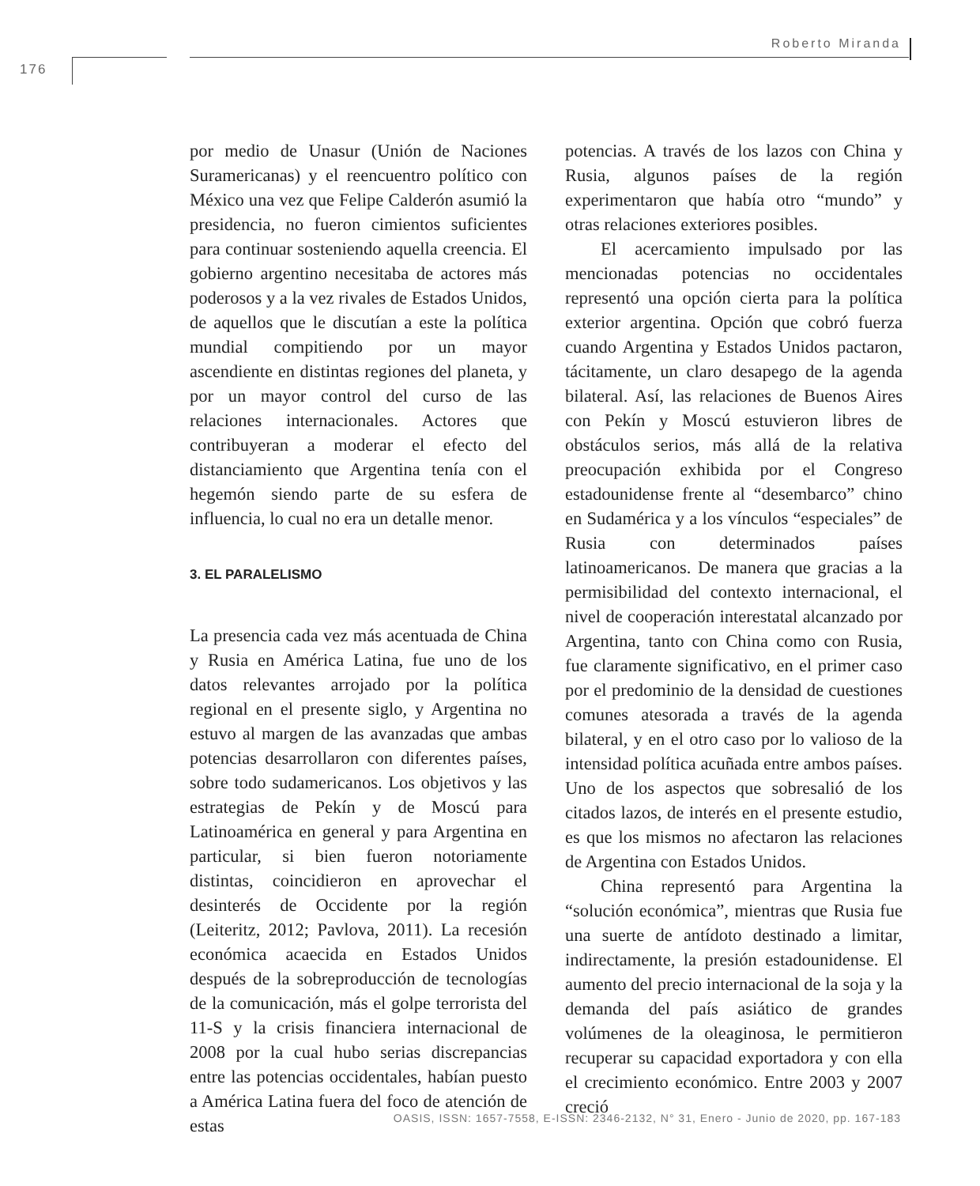Roberto Miranda
176
por medio de Unasur (Unión de Naciones Suramericanas) y el reencuentro político con México una vez que Felipe Calderón asumió la presidencia, no fueron cimientos suficientes para continuar sosteniendo aquella creencia. El gobierno argentino necesitaba de actores más poderosos y a la vez rivales de Estados Unidos, de aquellos que le discutían a este la política mundial compitiendo por un mayor ascendiente en distintas regiones del planeta, y por un mayor control del curso de las relaciones internacionales. Actores que contribuyeran a moderar el efecto del distanciamiento que Argentina tenía con el hegemón siendo parte de su esfera de influencia, lo cual no era un detalle menor.
3. EL PARALELISMO
La presencia cada vez más acentuada de China y Rusia en América Latina, fue uno de los datos relevantes arrojado por la política regional en el presente siglo, y Argentina no estuvo al margen de las avanzadas que ambas potencias desarrollaron con diferentes países, sobre todo sudamericanos. Los objetivos y las estrategias de Pekín y de Moscú para Latinoamérica en general y para Argentina en particular, si bien fueron notoriamente distintas, coincidieron en aprovechar el desinterés de Occidente por la región (Leiteritz, 2012; Pavlova, 2011). La recesión económica acaecida en Estados Unidos después de la sobreproducción de tecnologías de la comunicación, más el golpe terrorista del 11-S y la crisis financiera internacional de 2008 por la cual hubo serias discrepancias entre las potencias occidentales, habían puesto a América Latina fuera del foco de atención de estas
potencias. A través de los lazos con China y Rusia, algunos países de la región experimentaron que había otro “mundo” y otras relaciones exteriores posibles.
El acercamiento impulsado por las mencionadas potencias no occidentales representó una opción cierta para la política exterior argentina. Opción que cobró fuerza cuando Argentina y Estados Unidos pactaron, tácitamente, un claro desapego de la agenda bilateral. Así, las relaciones de Buenos Aires con Pekín y Moscú estuvieron libres de obstáculos serios, más allá de la relativa preocupación exhibida por el Congreso estadounidense frente al “desembarco” chino en Sudamérica y a los vínculos “especiales” de Rusia con determinados países latinoamericanos. De manera que gracias a la permisibilidad del contexto internacional, el nivel de cooperación interestatal alcanzado por Argentina, tanto con China como con Rusia, fue claramente significativo, en el primer caso por el predominio de la densidad de cuestiones comunes atesorada a través de la agenda bilateral, y en el otro caso por lo valioso de la intensidad política acuñada entre ambos países. Uno de los aspectos que sobresalió de los citados lazos, de interés en el presente estudio, es que los mismos no afectaron las relaciones de Argentina con Estados Unidos.
China representó para Argentina la “solución económica”, mientras que Rusia fue una suerte de antídoto destinado a limitar, indirectamente, la presión estadounidense. El aumento del precio internacional de la soja y la demanda del país asiático de grandes volúmenes de la oleaginosa, le permitieron recuperar su capacidad exportadora y con ella el crecimiento económico. Entre 2003 y 2007 creció
OASIS, ISSN: 1657-7558, E-ISSN: 2346-2132, N° 31, Enero - Junio de 2020, pp. 167-183